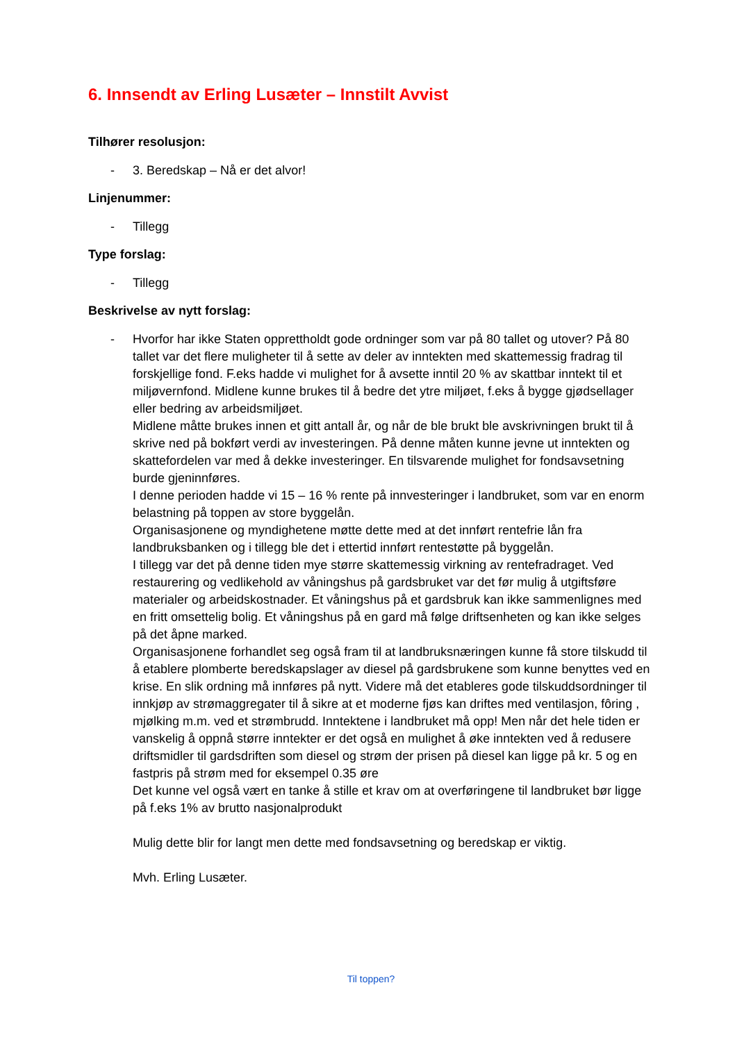6. Innsendt av Erling Lusæter – Innstilt Avvist
Tilhører resolusjon:
- 3. Beredskap – Nå er det alvor!
Linjenummer:
- Tillegg
Type forslag:
- Tillegg
Beskrivelse av nytt forslag:
- Hvorfor har ikke Staten opprettholdt gode ordninger som var på 80 tallet og utover? På 80 tallet var det flere muligheter til å sette av deler av inntekten med skattemessig fradrag til forskjellige fond. F.eks hadde vi mulighet for å avsette inntil 20 % av skattbar inntekt til et miljøvernfond. Midlene kunne brukes til å bedre det ytre miljøet, f.eks å bygge gjødsellager eller bedring av arbeidsmiljøet.
Midlene måtte brukes innen et gitt antall år, og når de ble brukt ble avskrivningen brukt til å skrive ned på bokført verdi av investeringen. På denne måten kunne jevne ut inntekten og skattefordelen var med å dekke investeringer. En tilsvarende mulighet for fondsavsetning burde gjeninnføres.
I denne perioden hadde vi 15 – 16 % rente på innvesteringer i landbruket, som var en enorm belastning på toppen av store byggelån.
Organisasjonene og myndighetene møtte dette med at det innført rentefrie lån fra landbruksbanken og i tillegg ble det i ettertid innført rentestøtte på byggelån.
I tillegg var det på denne tiden mye større skattemessig virkning av rentefradraget. Ved restaurering og vedlikehold av våningshus på gardsbruket var det før mulig å utgiftsføre materialer og arbeidskostnader. Et våningshus på et gardsbruk kan ikke sammenlignes med en fritt omsettelig bolig. Et våningshus på en gard må følge driftsenheten og kan ikke selges på det åpne marked.
Organisasjonene forhandlet seg også fram til at landbruksnæringen kunne få store tilskudd til å etablere plomberte beredskapslager av diesel på gardsbrukene som kunne benyttes ved en krise. En slik ordning må innføres på nytt. Videre må det etableres gode tilskuddsordninger til innkjøp av strømaggregater til å sikre at et moderne fjøs kan driftes med ventilasjon, fôring , mjølking m.m. ved et strømbrudd. Inntektene i landbruket må opp! Men når det hele tiden er vanskelig å oppnå større inntekter er det også en mulighet å øke inntekten ved å redusere driftsmidler til gardsdriften som diesel og strøm der prisen på diesel kan ligge på kr. 5 og en fastpris på strøm med for eksempel 0.35 øre
Det kunne vel også vært en tanke å stille et krav om at overføringene til landbruket bør ligge på f.eks 1% av brutto nasjonalprodukt
Mulig dette blir for langt men dette med fondsavsetning og beredskap er viktig.
Mvh. Erling Lusæter.
Til toppen?